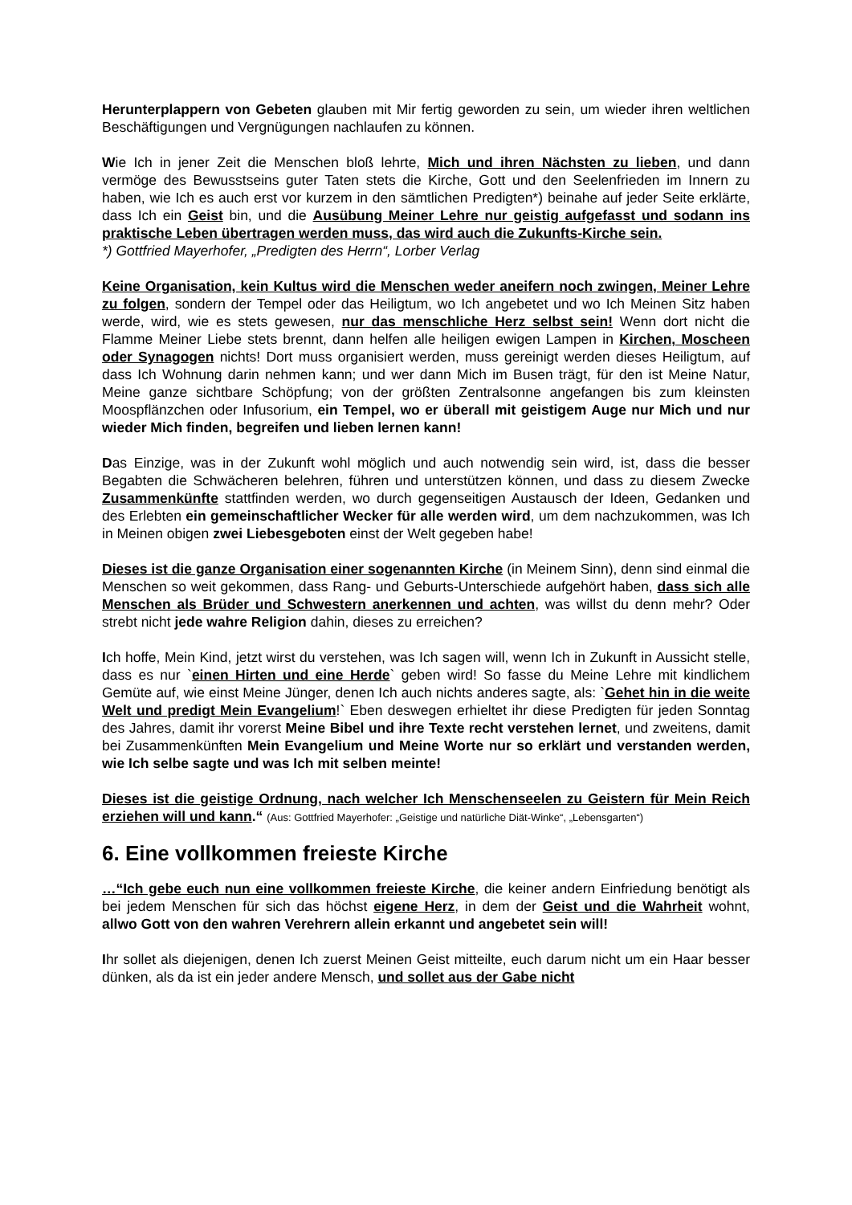Herunterplappern von Gebeten glauben mit Mir fertig geworden zu sein, um wieder ihren weltlichen Beschäftigungen und Vergnügungen nachlaufen zu können.
Wie Ich in jener Zeit die Menschen bloß lehrte, Mich und ihren Nächsten zu lieben, und dann vermöge des Bewusstseins guter Taten stets die Kirche, Gott und den Seelenfrieden im Innern zu haben, wie Ich es auch erst vor kurzem in den sämtlichen Predigten*) beinahe auf jeder Seite erklärte, dass Ich ein Geist bin, und die Ausübung Meiner Lehre nur geistig aufgefasst und sodann ins praktische Leben übertragen werden muss, das wird auch die Zukunfts-Kirche sein.
*) Gottfried Mayerhofer, „Predigten des Herrn“, Lorber Verlag
Keine Organisation, kein Kultus wird die Menschen weder aneifern noch zwingen, Meiner Lehre zu folgen, sondern der Tempel oder das Heiligtum, wo Ich angebetet und wo Ich Meinen Sitz haben werde, wird, wie es stets gewesen, nur das menschliche Herz selbst sein! Wenn dort nicht die Flamme Meiner Liebe stets brennt, dann helfen alle heiligen ewigen Lampen in Kirchen, Moscheen oder Synagogen nichts! Dort muss organisiert werden, muss gereinigt werden dieses Heiligtum, auf dass Ich Wohnung darin nehmen kann; und wer dann Mich im Busen trägt, für den ist Meine Natur, Meine ganze sichtbare Schöpfung; von der größten Zentralsonne angefangen bis zum kleinsten Moospflänzchen oder Infusorium, ein Tempel, wo er überall mit geistigem Auge nur Mich und nur wieder Mich finden, begreifen und lieben lernen kann!
Das Einzige, was in der Zukunft wohl möglich und auch notwendig sein wird, ist, dass die besser Begabten die Schwächeren belehren, führen und unterstützen können, und dass zu diesem Zwecke Zusammenkünfte stattfinden werden, wo durch gegenseitigen Austausch der Ideen, Gedanken und des Erlebten ein gemeinschaftlicher Wecker für alle werden wird, um dem nachzukommen, was Ich in Meinen obigen zwei Liebesgeboten einst der Welt gegeben habe!
Dieses ist die ganze Organisation einer sogenannten Kirche (in Meinem Sinn), denn sind einmal die Menschen so weit gekommen, dass Rang- und Geburts-Unterschiede aufgehört haben, dass sich alle Menschen als Brüder und Schwestern anerkennen und achten, was willst du denn mehr? Oder strebt nicht jede wahre Religion dahin, dieses zu erreichen?
Ich hoffe, Mein Kind, jetzt wirst du verstehen, was Ich sagen will, wenn Ich in Zukunft in Aussicht stelle, dass es nur `einen Hirten und eine Herde` geben wird! So fasse du Meine Lehre mit kindlichem Gemüte auf, wie einst Meine Jünger, denen Ich auch nichts anderes sagte, als: `Gehet hin in die weite Welt und predigt Mein Evangelium!` Eben deswegen erhieltet ihr diese Predigten für jeden Sonntag des Jahres, damit ihr vorerst Meine Bibel und ihre Texte recht verstehen lernet, und zweitens, damit bei Zusammenkünften Mein Evangelium und Meine Worte nur so erklärt und verstanden werden, wie Ich selbe sagte und was Ich mit selben meinte!
Dieses ist die geistige Ordnung, nach welcher Ich Menschenseelen zu Geistern für Mein Reich erziehen will und kann.“ (Aus: Gottfried Mayerhofer: „Geistige und natürliche Diät-Winke“, „Lebensgarten“)
6. Eine vollkommen freieste Kirche
…“Ich gebe euch nun eine vollkommen freieste Kirche, die keiner andern Einfriedung benötigt als bei jedem Menschen für sich das höchst eigene Herz, in dem der Geist und die Wahrheit wohnt, allwo Gott von den wahren Verehrern allein erkannt und angebetet sein will!
Ihr sollet als diejenigen, denen Ich zuerst Meinen Geist mitteilte, euch darum nicht um ein Haar besser dünken, als da ist ein jeder andere Mensch, und sollet aus der Gabe nicht